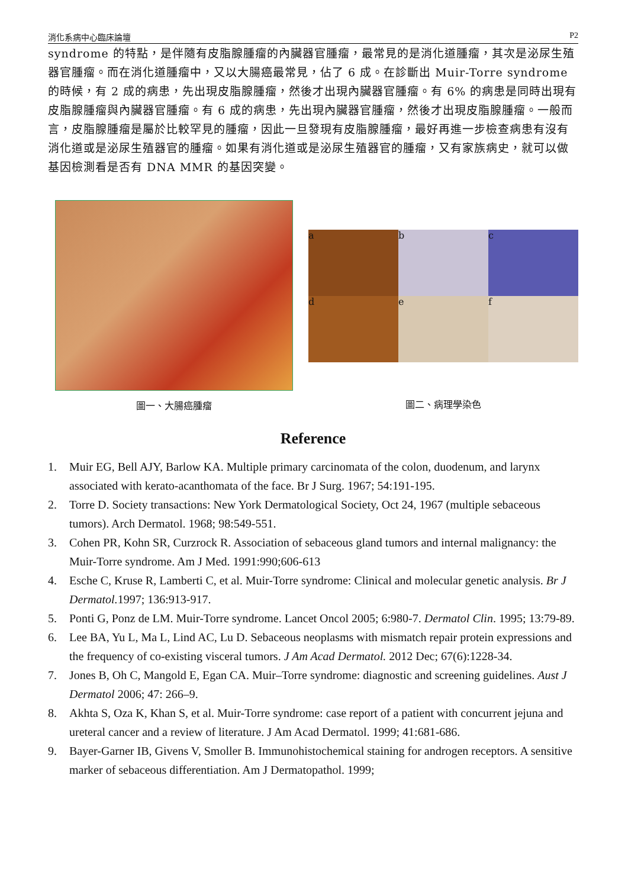消化系病中心臨床論壇 P2
syndrome 的特點，是伴隨有皮脂腺腫瘤的內臟器官腫瘤，最常見的是消化道腫瘤，其次是泌尿生殖器官腫瘤。而在消化道腫瘤中，又以大腸癌最常見，佔了 6 成。在診斷出 Muir-Torre syndrome 的時候，有 2 成的病患，先出現皮脂腺腫瘤，然後才出現內臟器官腫瘤。有 6% 的病患是同時出現有皮脂腺腫瘤與內臟器官腫瘤。有 6 成的病患，先出現內臟器官腫瘤，然後才出現皮脂腺腫瘤。一般而言，皮脂腺腫瘤是屬於比較罕見的腫瘤，因此一旦發現有皮脂腺腫瘤，最好再進一步檢查病患有沒有消化道或是泌尿生殖器官的腫瘤。如果有消化道或是泌尿生殖器官的腫瘤，又有家族病史，就可以做基因檢測看是否有 DNA MMR 的基因突變。
圖一、大腸癌腫瘤
a
b
c
d
e
f
圖二、病理學染色
Reference
1. Muir EG, Bell AJY, Barlow KA. Multiple primary carcinomata of the colon, duodenum, and larynx associated with kerato-acanthomata of the face. Br J Surg. 1967; 54:191-195.
2. Torre D. Society transactions: New York Dermatological Society, Oct 24, 1967 (multiple sebaceous tumors). Arch Dermatol. 1968; 98:549-551.
3. Cohen PR, Kohn SR, Curzrock R. Association of sebaceous gland tumors and internal malignancy: the Muir-Torre syndrome. Am J Med. 1991:990;606-613
4. Esche C, Kruse R, Lamberti C, et al. Muir-Torre syndrome: Clinical and molecular genetic analysis. Br J Dermatol. 1997; 136:913-917.
5. Ponti G, Ponz de LM. Muir-Torre syndrome. Lancet Oncol 2005; 6:980-7. Dermatol Clin. 1995; 13:79-89.
6. Lee BA, Yu L, Ma L, Lind AC, Lu D. Sebaceous neoplasms with mismatch repair protein expressions and the frequency of co-existing visceral tumors. J Am Acad Dermatol. 2012 Dec; 67(6):1228-34.
7. Jones B, Oh C, Mangold E, Egan CA. Muir–Torre syndrome: diagnostic and screening guidelines. Aust J Dermatol 2006; 47: 266–9.
8. Akhta S, Oza K, Khan S, et al. Muir-Torre syndrome: case report of a patient with concurrent jejuna and ureteral cancer and a review of literature. J Am Acad Dermatol. 1999; 41:681-686.
9. Bayer-Garner IB, Givens V, Smoller B. Immunohistochemical staining for androgen receptors. A sensitive marker of sebaceous differentiation. Am J Dermatopathol. 1999;